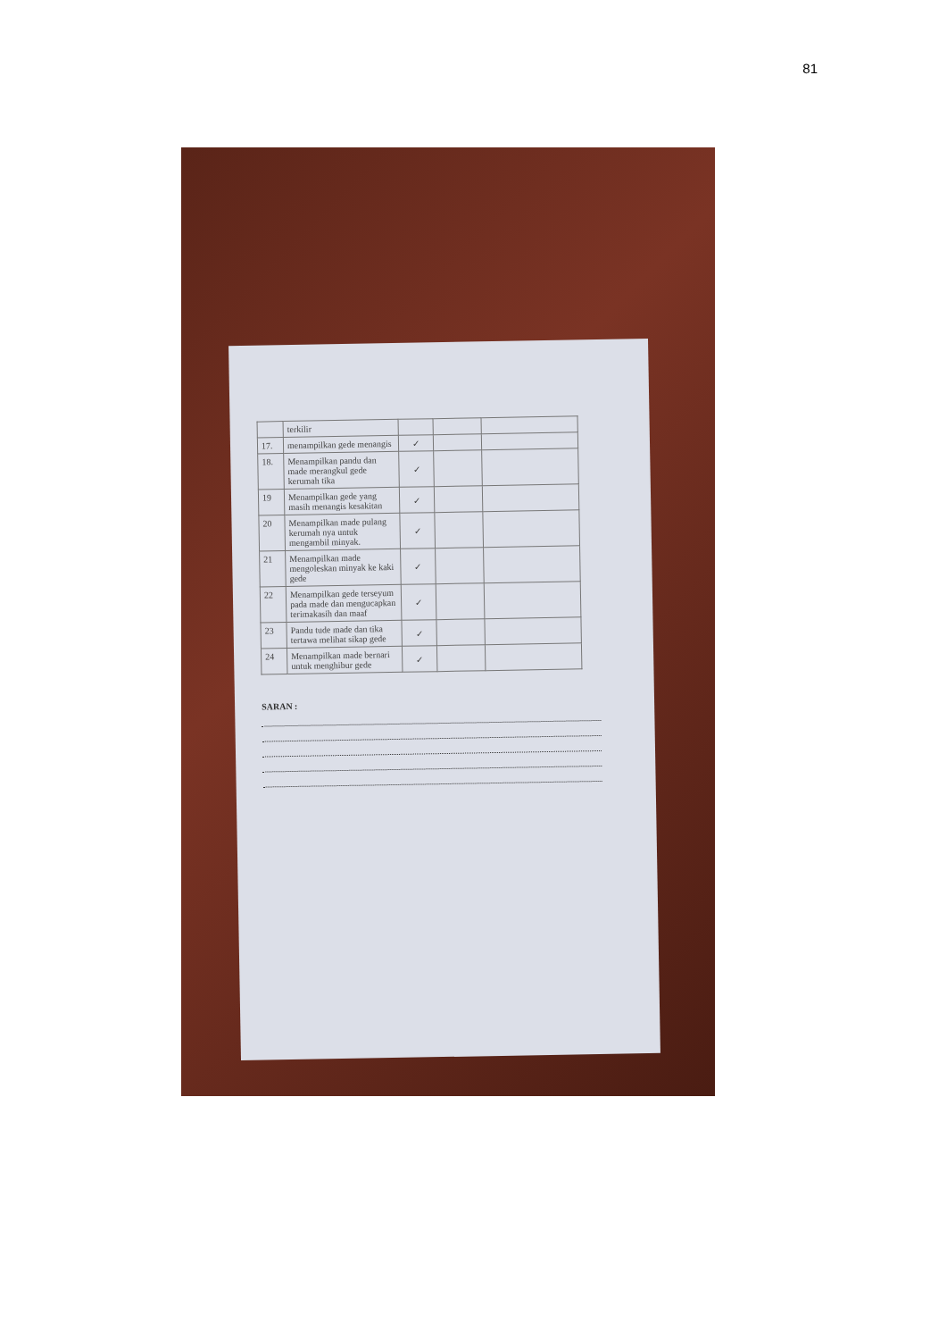81
| | terkilir | | | |
| 17. | menampilkan gede menangis | ✓ | | |
| 18. | Menampilkan pandu dan made merangkul gede kerumah tika | ✓ | | |
| 19 | Menampilkan gede yang masih menangis kesakitan | ✓ | | |
| 20 | Menampilkan made pulang kerumah nya untuk mengambil minyak. | ✓ | | |
| 21 | Menampilkan made mengoleskan minyak ke kaki gede | ✓ | | |
| 22 | Menampilkan gede terseyum pada made dan mengucapkan terimakasih dan maaf | ✓ | | |
| 23 | Pandu tude made dan tika tertawa melihat sikap gede | ✓ | | |
| 24 | Menampilkan made bernari untuk menghibur gede | ✓ | | |
SARAN :